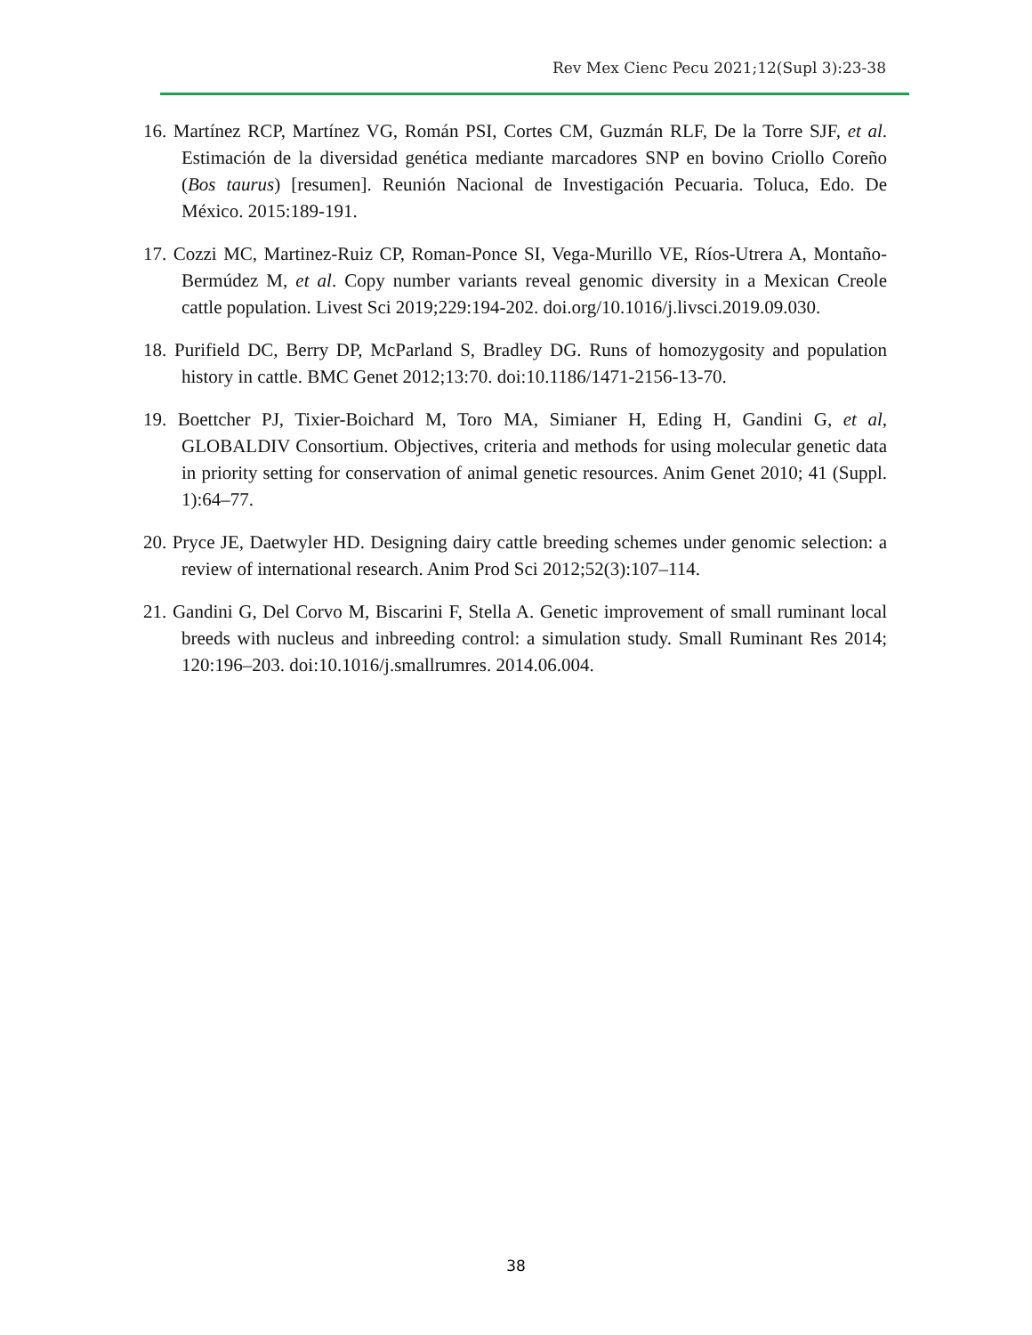Rev Mex Cienc Pecu 2021;12(Supl 3):23-38
16. Martínez RCP, Martínez VG, Román PSI, Cortes CM, Guzmán RLF, De la Torre SJF, et al. Estimación de la diversidad genética mediante marcadores SNP en bovino Criollo Coreño (Bos taurus) [resumen]. Reunión Nacional de Investigación Pecuaria. Toluca, Edo. De México. 2015:189-191.
17. Cozzi MC, Martinez-Ruiz CP, Roman-Ponce SI, Vega-Murillo VE, Ríos-Utrera A, Montaño-Bermúdez M, et al. Copy number variants reveal genomic diversity in a Mexican Creole cattle population. Livest Sci 2019;229:194-202. doi.org/10.1016/j.livsci.2019.09.030.
18. Purifield DC, Berry DP, McParland S, Bradley DG. Runs of homozygosity and population history in cattle. BMC Genet 2012;13:70. doi:10.1186/1471-2156-13-70.
19. Boettcher PJ, Tixier-Boichard M, Toro MA, Simianer H, Eding H, Gandini G, et al, GLOBALDIV Consortium. Objectives, criteria and methods for using molecular genetic data in priority setting for conservation of animal genetic resources. Anim Genet 2010; 41 (Suppl. 1):64–77.
20. Pryce JE, Daetwyler HD. Designing dairy cattle breeding schemes under genomic selection: a review of international research. Anim Prod Sci 2012;52(3):107–114.
21. Gandini G, Del Corvo M, Biscarini F, Stella A. Genetic improvement of small ruminant local breeds with nucleus and inbreeding control: a simulation study. Small Ruminant Res 2014; 120:196–203. doi:10.1016/j.smallrumres. 2014.06.004.
38